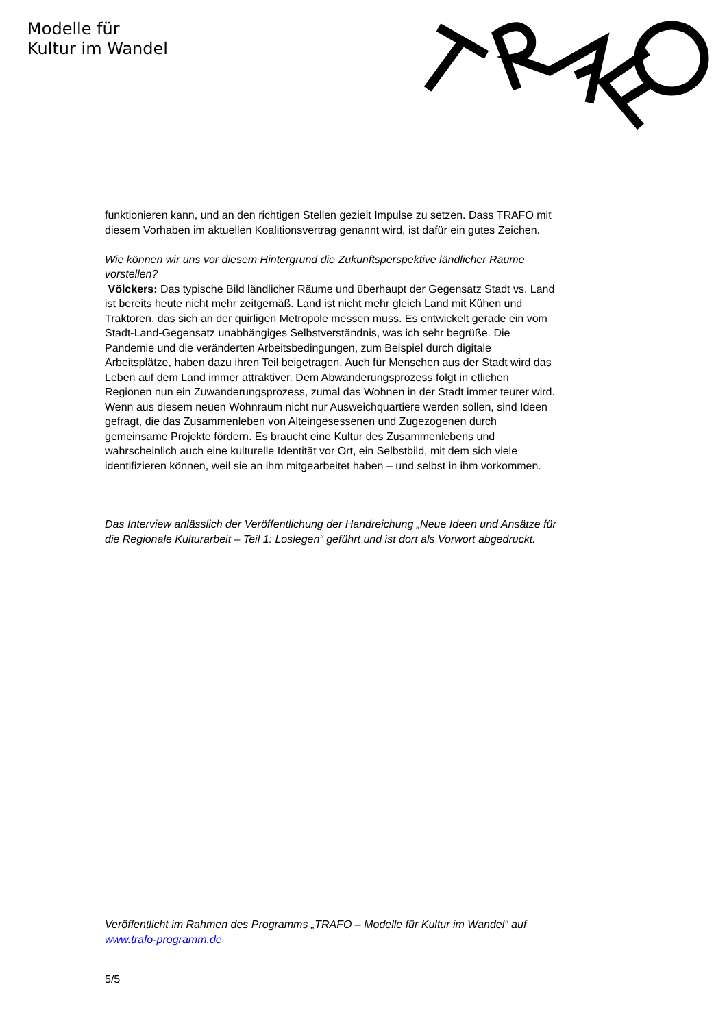Modelle für
Kultur im Wandel
funktionieren kann, und an den richtigen Stellen gezielt Impulse zu setzen. Dass TRAFO mit diesem Vorhaben im aktuellen Koalitionsvertrag genannt wird, ist dafür ein gutes Zeichen.
Wie können wir uns vor diesem Hintergrund die Zukunftsperspektive ländlicher Räume vorstellen?
Völckers: Das typische Bild ländlicher Räume und überhaupt der Gegensatz Stadt vs. Land ist bereits heute nicht mehr zeitgemäß. Land ist nicht mehr gleich Land mit Kühen und Traktoren, das sich an der quirligen Metropole messen muss. Es entwickelt gerade ein vom Stadt-Land-Gegensatz unabhängiges Selbstverständnis, was ich sehr begrüße. Die Pandemie und die veränderten Arbeitsbedingungen, zum Beispiel durch digitale Arbeitsplätze, haben dazu ihren Teil beigetragen. Auch für Menschen aus der Stadt wird das Leben auf dem Land immer attraktiver. Dem Abwanderungsprozess folgt in etlichen Regionen nun ein Zuwanderungsprozess, zumal das Wohnen in der Stadt immer teurer wird. Wenn aus diesem neuen Wohnraum nicht nur Ausweichquartiere werden sollen, sind Ideen gefragt, die das Zusammenleben von Alteingesessenen und Zugezogenen durch gemeinsame Projekte fördern. Es braucht eine Kultur des Zusammenlebens und wahrscheinlich auch eine kulturelle Identität vor Ort, ein Selbstbild, mit dem sich viele identifizieren können, weil sie an ihm mitgearbeitet haben – und selbst in ihm vorkommen.
Das Interview anlässlich der Veröffentlichung der Handreichung „Neue Ideen und Ansätze für die Regionale Kulturarbeit – Teil 1: Loslegen“ geführt und ist dort als Vorwort abgedruckt.
Veröffentlicht im Rahmen des Programms „TRAFO – Modelle für Kultur im Wandel“ auf www.trafo-programm.de
5/5